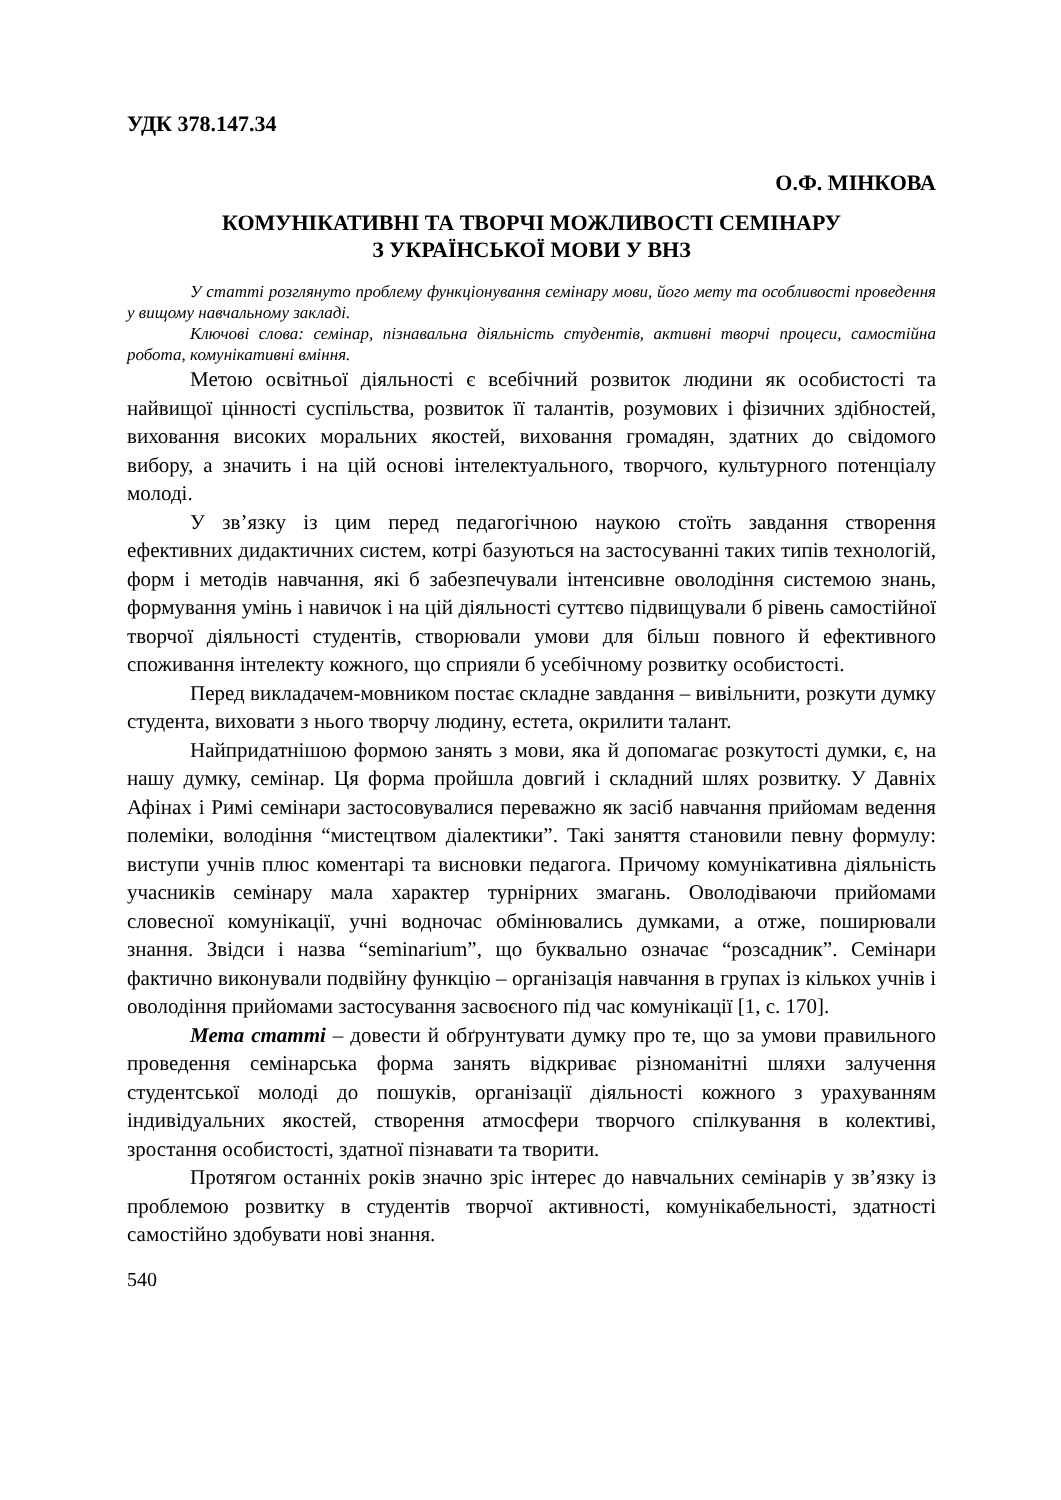УДК 378.147.34
О.Ф. МІНКОВА
КОМУНІКАТИВНІ ТА ТВОРЧІ МОЖЛИВОСТІ СЕМІНАРУ
З УКРАЇНСЬКОЇ МОВИ У ВНЗ
У статті розглянуто проблему функціонування семінару мови, його мету та особливості проведення у вищому навчальному закладі.
Ключові слова: семінар, пізнавальна діяльність студентів, активні творчі процеси, самостійна робота, комунікативні вміння.
Метою освітньої діяльності є всебічний розвиток людини як особистості та найвищої цінності суспільства, розвиток її талантів, розумових і фізичних здібностей, виховання високих моральних якостей, виховання громадян, здатних до свідомого вибору, а значить і на цій основі інтелектуального, творчого, культурного потенціалу молоді.
У зв’язку із цим перед педагогічною наукою стоїть завдання створення ефективних дидактичних систем, котрі базуються на застосуванні таких типів технологій, форм і методів навчання, які б забезпечували інтенсивне оволодіння системою знань, формування умінь і навичок і на цій діяльності суттєво підвищували б рівень самостійної творчої діяльності студентів, створювали умови для більш повного й ефективного споживання інтелекту кожного, що сприяли б усебічному розвитку особистості.
Перед викладачем-мовником постає складне завдання – вивільнити, розкути думку студента, виховати з нього творчу людину, естета, окрилити талант.
Найпридатнішою формою занять з мови, яка й допомагає розкутості думки, є, на нашу думку, семінар. Ця форма пройшла довгий і складний шлях розвитку. У Давніх Афінах і Римі семінари застосовувалися переважно як засіб навчання прийомам ведення полеміки, володіння “мистецтвом діалектики”. Такі заняття становили певну формулу: виступи учнів плюс коментарі та висновки педагога. Причому комунікативна діяльність учасників семінару мала характер турнірних змагань. Оволодіваючи прийомами словесної комунікації, учні водночас обмінювались думками, а отже, поширювали знання. Звідси і назва “seminarium”, що буквально означає “розсадник”. Семінари фактично виконували подвійну функцію – організація навчання в групах із кількох учнів і оволодіння прийомами застосування засвоєного під час комунікації [1, с. 170].
Мета статті – довести й обґрунтувати думку про те, що за умови правильного проведення семінарська форма занять відкриває різноманітні шляхи залучення студентської молоді до пошуків, організації діяльності кожного з урахуванням індивідуальних якостей, створення атмосфери творчого спілкування в колективі, зростання особистості, здатної пізнавати та творити.
Протягом останніх років значно зріс інтерес до навчальних семінарів у зв’язку із проблемою розвитку в студентів творчої активності, комунікабельності, здатності самостійно здобувати нові знання.
540